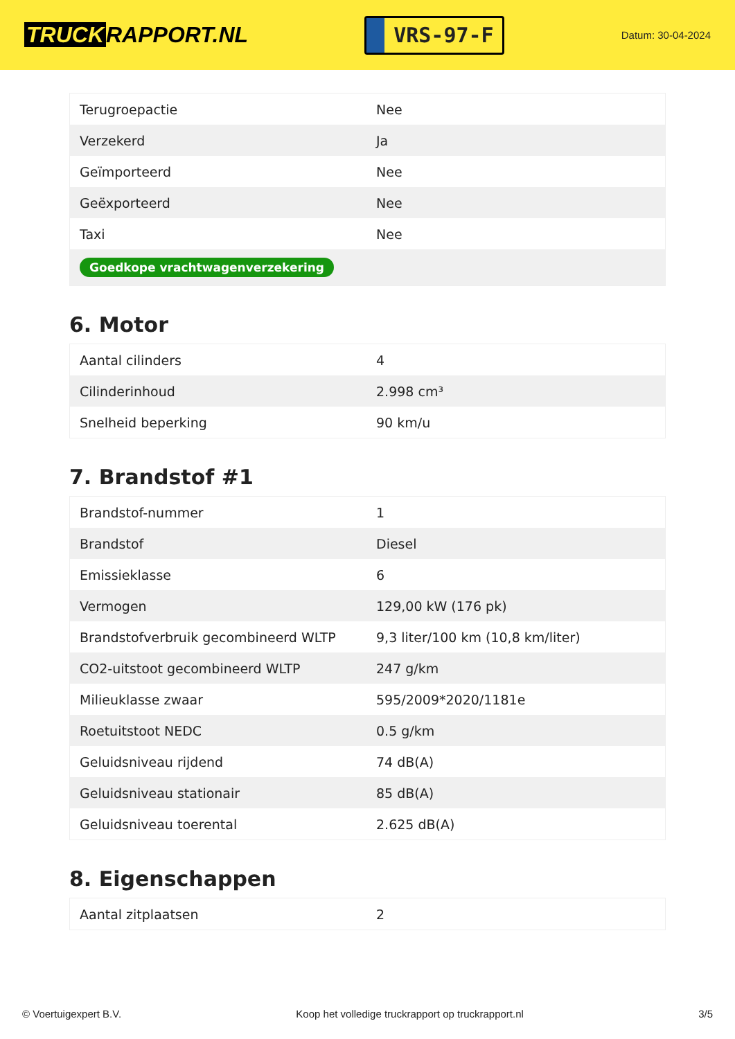TRUCK RAPPORT.NL
VRS-97-F
Datum: 30-04-2024
| Terugroepactie | Nee |
| Verzekerd | Ja |
| Geïmporteerd | Nee |
| Geëxporteerd | Nee |
| Taxi | Nee |
| Goedkope vrachtwagenverzekering | |
6. Motor
| Aantal cilinders | 4 |
| Cilinderinhoud | 2.998 cm³ |
| Snelheid beperking | 90 km/u |
7. Brandstof #1
| Brandstof-nummer | 1 |
| Brandstof | Diesel |
| Emissieklasse | 6 |
| Vermogen | 129,00 kW (176 pk) |
| Brandstofverbruik gecombineerd WLTP | 9,3 liter/100 km (10,8 km/liter) |
| CO2-uitstoot gecombineerd WLTP | 247 g/km |
| Milieuklasse zwaar | 595/2009*2020/1181e |
| Roetuitstoot NEDC | 0.5 g/km |
| Geluidsniveau rijdend | 74 dB(A) |
| Geluidsniveau stationair | 85 dB(A) |
| Geluidsniveau toerental | 2.625 dB(A) |
8. Eigenschappen
| Aantal zitplaatsen | 2 |
© Voertuigexpert B.V. Koop het volledige truckrapport op truckrapport.nl 3/5